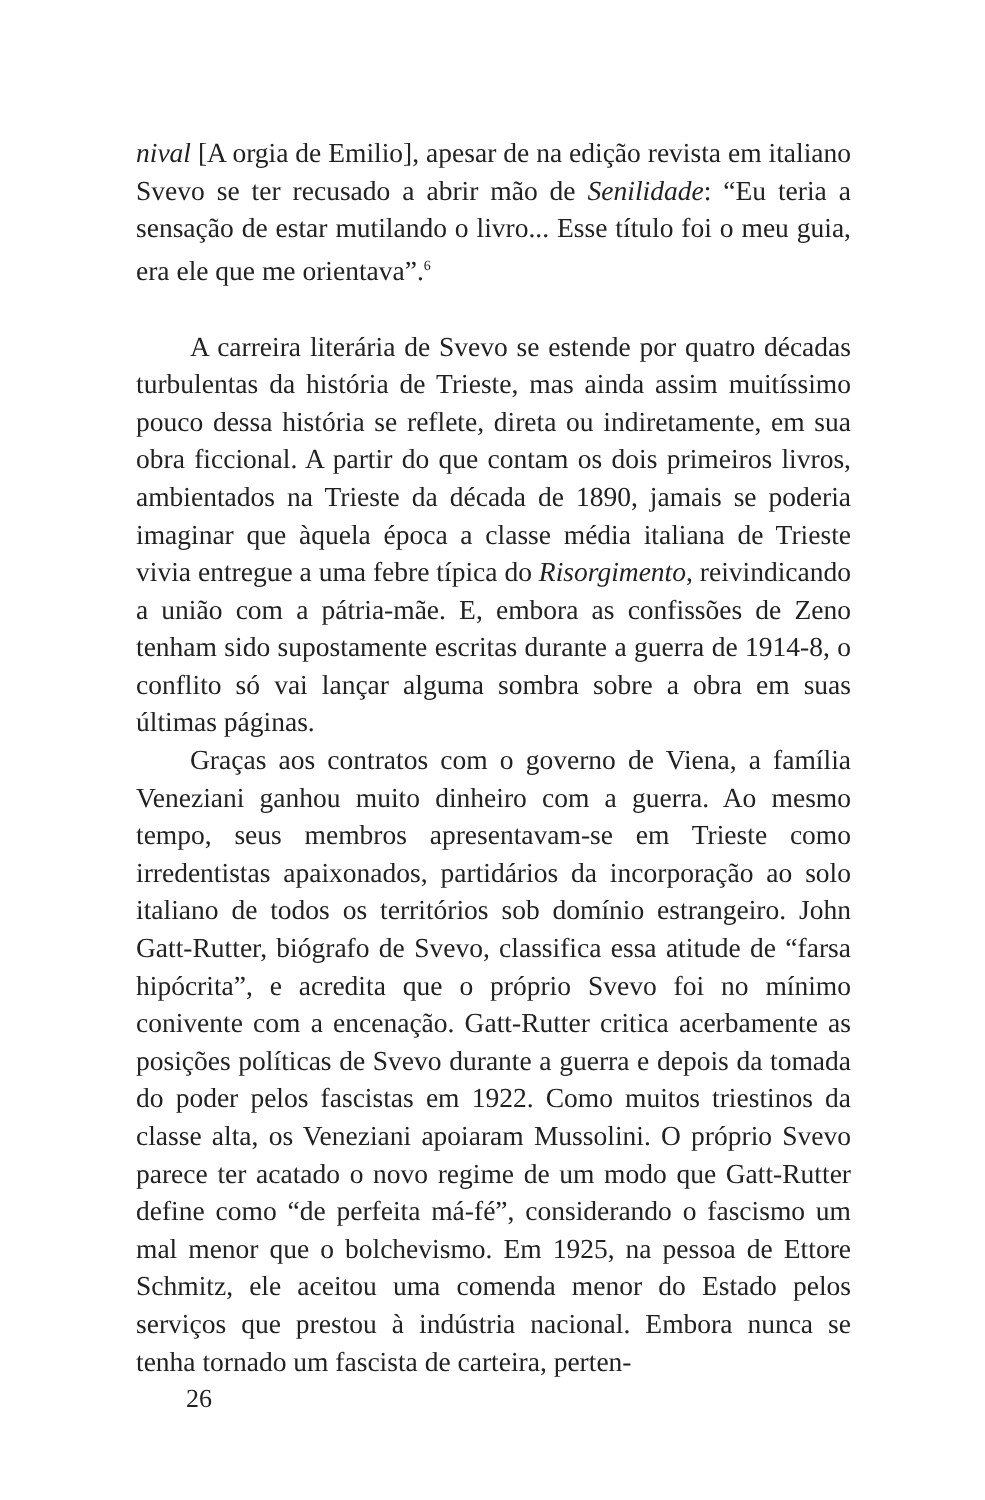nival [A orgia de Emilio], apesar de na edição revista em italiano Svevo se ter recusado a abrir mão de Senilidade: “Eu teria a sensação de estar mutilando o livro... Esse título foi o meu guia, era ele que me orientava”.<sup>6</sup>
A carreira literária de Svevo se estende por quatro décadas turbulentas da história de Trieste, mas ainda assim muitíssimo pouco dessa história se reflete, direta ou indiretamente, em sua obra ficcional. A partir do que contam os dois primeiros livros, ambientados na Trieste da década de 1890, jamais se poderia imaginar que àquela época a classe média italiana de Trieste vivia entregue a uma febre típica do Risorgimento, reivindicando a união com a pátria-mãe. E, embora as confissões de Zeno tenham sido supostamente escritas durante a guerra de 1914-8, o conflito só vai lançar alguma sombra sobre a obra em suas últimas páginas.
Graças aos contratos com o governo de Viena, a família Veneziani ganhou muito dinheiro com a guerra. Ao mesmo tempo, seus membros apresentavam-se em Trieste como irredentistas apaixonados, partidários da incorporação ao solo italiano de todos os territórios sob domínio estrangeiro. John Gatt-Rutter, biógrafo de Svevo, classifica essa atitude de “farsa hipócrita”, e acredita que o próprio Svevo foi no mínimo conivente com a encenação. Gatt-Rutter critica acerbamente as posições políticas de Svevo durante a guerra e depois da tomada do poder pelos fascistas em 1922. Como muitos triestinos da classe alta, os Veneziani apoiaram Mussolini. O próprio Svevo parece ter acatado o novo regime de um modo que Gatt-Rutter define como “de perfeita má-fé”, considerando o fascismo um mal menor que o bolchevismo. Em 1925, na pessoa de Ettore Schmitz, ele aceitou uma comenda menor do Estado pelos serviços que prestou à indústria nacional. Embora nunca se tenha tornado um fascista de carteira, perten-
26